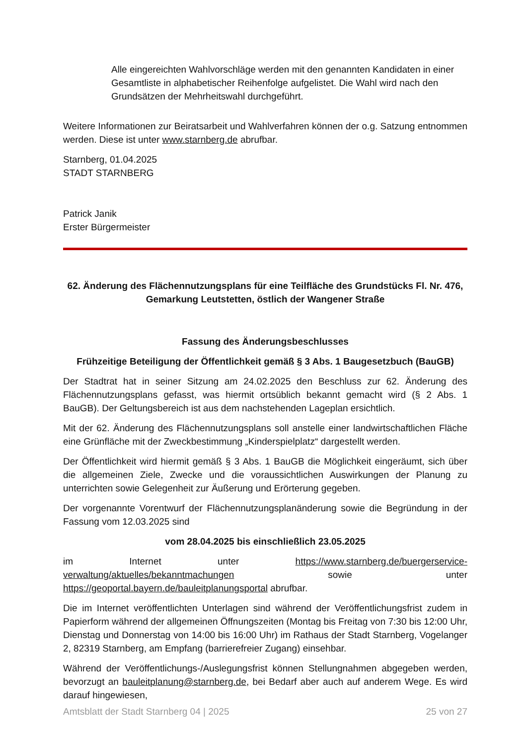Alle eingereichten Wahlvorschläge werden mit den genannten Kandidaten in einer Gesamtliste in alphabetischer Reihenfolge aufgelistet. Die Wahl wird nach den Grundsätzen der Mehrheitswahl durchgeführt.
Weitere Informationen zur Beiratsarbeit und Wahlverfahren können der o.g. Satzung entnommen werden. Diese ist unter www.starnberg.de abrufbar.
Starnberg, 01.04.2025
STADT STARNBERG
Patrick Janik
Erster Bürgermeister
62. Änderung des Flächennutzungsplans für eine Teilfläche des Grundstücks Fl. Nr. 476, Gemarkung Leutstetten, östlich der Wangener Straße
Fassung des Änderungsbeschlusses
Frühzeitige Beteiligung der Öffentlichkeit gemäß § 3 Abs. 1 Baugesetzbuch (BauGB)
Der Stadtrat hat in seiner Sitzung am 24.02.2025 den Beschluss zur 62. Änderung des Flächennutzungsplans gefasst, was hiermit ortsüblich bekannt gemacht wird (§ 2 Abs. 1 BauGB). Der Geltungsbereich ist aus dem nachstehenden Lageplan ersichtlich.
Mit der 62. Änderung des Flächennutzungsplans soll anstelle einer landwirtschaftlichen Fläche eine Grünfläche mit der Zweckbestimmung „Kinderspielplatz“ dargestellt werden.
Der Öffentlichkeit wird hiermit gemäß § 3 Abs. 1 BauGB die Möglichkeit eingeräumt, sich über die allgemeinen Ziele, Zwecke und die voraussichtlichen Auswirkungen der Planung zu unterrichten sowie Gelegenheit zur Äußerung und Erörterung gegeben.
Der vorgenannte Vorentwurf der Flächennutzungsplanänderung sowie die Begründung in der Fassung vom 12.03.2025 sind
vom 28.04.2025 bis einschließlich 23.05.2025
im Internet unter https://www.starnberg.de/buergerservice-verwaltung/aktuelles/bekanntmachungen sowie unter https://geoportal.bayern.de/bauleitplanungsportal abrufbar.
Die im Internet veröffentlichten Unterlagen sind während der Veröffentlichungsfrist zudem in Papierform während der allgemeinen Öffnungszeiten (Montag bis Freitag von 7:30 bis 12:00 Uhr, Dienstag und Donnerstag von 14:00 bis 16:00 Uhr) im Rathaus der Stadt Starnberg, Vogelanger 2, 82319 Starnberg, am Empfang (barrierefreier Zugang) einsehbar.
Während der Veröffentlichungs-/Auslegungsfrist können Stellungnahmen abgegeben werden, bevorzugt an bauleitplanung@starnberg.de, bei Bedarf aber auch auf anderem Wege. Es wird darauf hingewiesen,
Amtsblatt der Stadt Starnberg 04 | 2025 25 von 27